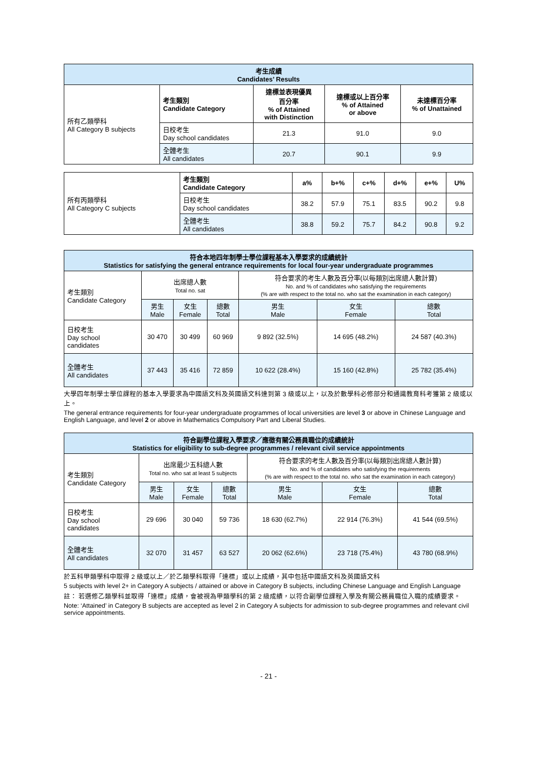| 考生成績 Candidates’ Results | | | | |
| --- | --- | --- | --- | --- |
| 所有乙類學科 All Category B subjects | 考生類別 Candidate Category | 達標並表現優異 百分率 % of Attained with Distinction | 達標或以上百分率 % of Attained or above | 未達標百分率 % of Unattained |
| | 日校考生 Day school candidates | 21.3 | 91.0 | 9.0 |
| | 全體考生 All candidates | 20.7 | 90.1 | 9.9 |
| 所有丙類學科 All Category C subjects | 考生類別 Candidate Category | a% | b+% | c+% | d+% | e+% | U% |
| | 日校考生 Day school candidates | 38.2 | 57.9 | 75.1 | 83.5 | 90.2 | 9.8 |
| | 全體考生 All candidates | 38.8 | 59.2 | 75.7 | 84.2 | 90.8 | 9.2 |
| 符合本地四年制學士學位課程基本入學要求的成績統計 Statistics for satisfying the general entrance requirements for local four-year undergraduate programmes | | | | | | |
| --- | --- | --- | --- | --- | --- | --- |
| 考生類別 Candidate Category | 出席總人數 Total no. sat | | | 符合要求的考生人數及百分率(以每類別出席總人數計算) No. and % of candidates who satisfying the requirements (% are with respect to the total no. who sat the examination in each category) | | |
| | 男生 Male | 女生 Female | 總數 Total | 男生 Male | 女生 Female | 總數 Total |
| 日校考生 Day school candidates | 30 470 | 30 499 | 60 969 | 9 892 (32.5%) | 14 695 (48.2%) | 24 587 (40.3%) |
| 全體考生 All candidates | 37 443 | 35 416 | 72 859 | 10 622 (28.4%) | 15 160 (42.8%) | 25 782 (35.4%) |
大學四年制學士學位課程的基本入學要求為中國語文科及英國語文科達到第 3 級或以上，以及於數學科必修部分和通識教育科考獲第 2 級或以上。
The general entrance requirements for four-year undergraduate programmes of local universities are level 3 or above in Chinese Language and English Language, and level 2 or above in Mathematics Compulsory Part and Liberal Studies.
| 符合副學位課程入學要求／應徵有關公務員職位的成績統計 Statistics for eligibility to sub-degree programmes / relevant civil service appointments | | | | | | |
| --- | --- | --- | --- | --- | --- | --- |
| 考生類別 Candidate Category | 出席最少五科總人數 Total no. who sat at least 5 subjects | | | 符合要求的考生人數及百分率(以每類別出席總人數計算) No. and % of candidates who satisfying the requirements (% are with respect to the total no. who sat the examination in each category) | | |
| | 男生 Male | 女生 Female | 總數 Total | 男生 Male | 女生 Female | 總數 Total |
| 日校考生 Day school candidates | 29 696 | 30 040 | 59 736 | 18 630 (62.7%) | 22 914 (76.3%) | 41 544 (69.5%) |
| 全體考生 All candidates | 32 070 | 31 457 | 63 527 | 20 062 (62.6%) | 23 718 (75.4%) | 43 780 (68.9%) |
於五科甲類學科中取得 2 級或以上／於乙類學科取得「達標」或以上成績，其中包括中國語文科及英國語文科
5 subjects with level 2+ in Category A subjects / attained or above in Category B subjects, including Chinese Language and English Language
註： 若選修乙類學科並取得「達標」成績，會被視為甲類學科的第 2 級成績，以符合副學位課程入學及有關公務員職位入職的成績要求。
Note: ‘Attained’ in Category B subjects are accepted as level 2 in Category A subjects for admission to sub-degree programmes and relevant civil service appointments.
- 21 -